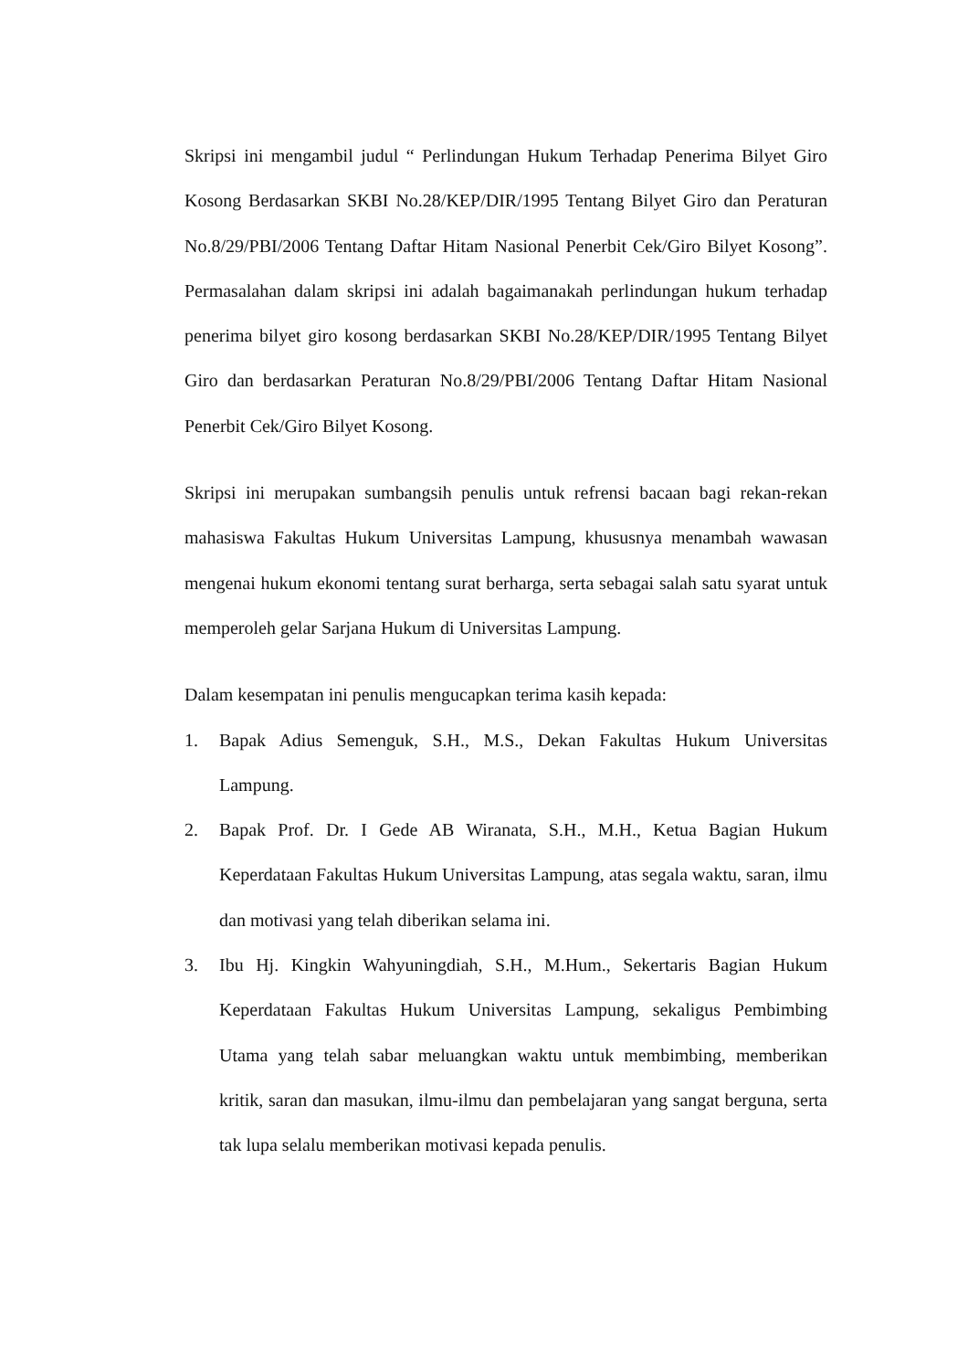Skripsi ini mengambil judul “ Perlindungan Hukum Terhadap Penerima Bilyet Giro Kosong Berdasarkan SKBI No.28/KEP/DIR/1995 Tentang Bilyet Giro dan Peraturan No.8/29/PBI/2006 Tentang Daftar Hitam Nasional Penerbit Cek/Giro Bilyet Kosong”. Permasalahan dalam skripsi ini adalah bagaimanakah perlindungan hukum terhadap penerima bilyet giro kosong berdasarkan SKBI No.28/KEP/DIR/1995 Tentang Bilyet Giro dan berdasarkan Peraturan No.8/29/PBI/2006 Tentang Daftar Hitam Nasional Penerbit Cek/Giro Bilyet Kosong.
Skripsi ini merupakan sumbangsih penulis untuk refrensi bacaan bagi rekan-rekan mahasiswa Fakultas Hukum Universitas Lampung, khususnya menambah wawasan mengenai hukum ekonomi tentang surat berharga, serta sebagai salah satu syarat untuk memperoleh gelar Sarjana Hukum di Universitas Lampung.
Dalam kesempatan ini penulis mengucapkan terima kasih kepada:
1. Bapak Adius Semenguk, S.H., M.S., Dekan Fakultas Hukum Universitas Lampung.
2. Bapak Prof. Dr. I Gede AB Wiranata, S.H., M.H., Ketua Bagian Hukum Keperdataan Fakultas Hukum Universitas Lampung, atas segala waktu, saran, ilmu dan motivasi yang telah diberikan selama ini.
3. Ibu Hj. Kingkin Wahyuningdiah, S.H., M.Hum., Sekertaris Bagian Hukum Keperdataan Fakultas Hukum Universitas Lampung, sekaligus Pembimbing Utama yang telah sabar meluangkan waktu untuk membimbing, memberikan kritik, saran dan masukan, ilmu-ilmu dan pembelajaran yang sangat berguna, serta tak lupa selalu memberikan motivasi kepada penulis.